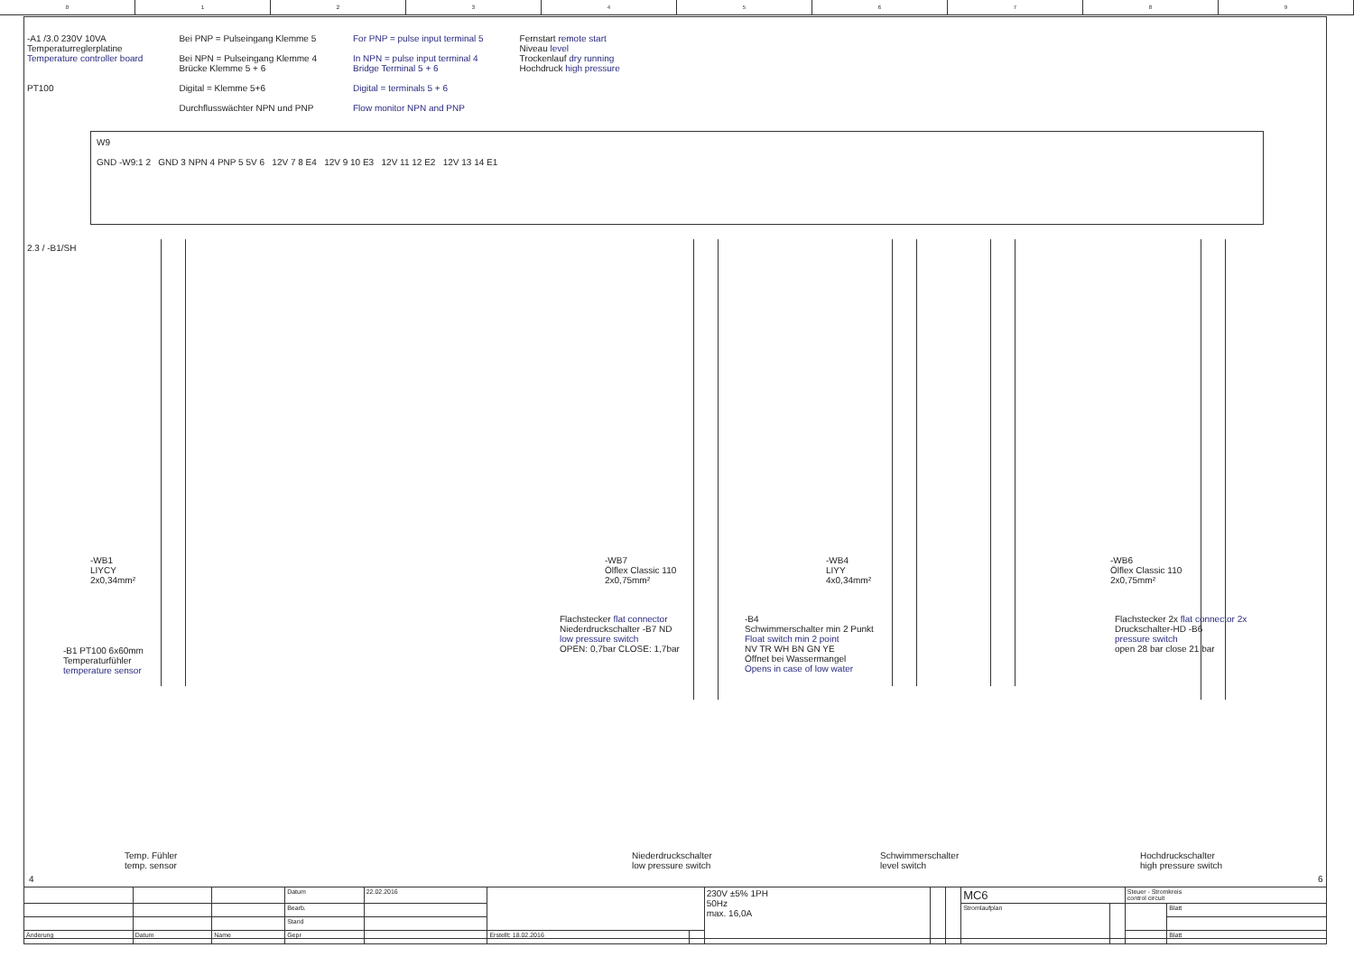0 1 2 3 4 5 6 7 8 9
-A1 /3.0 230V 10VA
Temperaturreglerplatine
Temperature controller board
PT100
Bei PNP = Pulseingang Klemme 5
Bei NPN = Pulseingang Klemme 4
Brücke Klemme 5 + 6
Digital = Klemme 5+6
Durchflusswächter NPN und PNP
For PNP = pulse input terminal 5
In NPN = pulse input terminal 4
Bridge Terminal 5 + 6
Digital = terminals 5 + 6
Flow monitor NPN and PNP
Fernstart remote start
Niveau level
Trockenlauf dry running
Hochdruck high pressure
W9
GND -W9:1 2 GND 3 NPN 4 PNP 5 5V 6 12V 7 8 E4 12V 9 10 E3 12V 11 12 E2 12V 13 14 E1
2.3 / -B1/SH
-WB1
LIYCY
2x0,34mm²
-B1 PT100 6x60mm
Temperaturfühler
temperature sensor
-WB7
Ölflex Classic 110
2x0,75mm²
Flachstecker flat connector
Niederdruckschalter -B7 ND
low pressure switch
OPEN: 0,7bar CLOSE: 1,7bar
-WB4
LIYY
4x0,34mm²
-B4
Schwimmerschalter min 2 Punkt
Float switch min 2 point
NV TR WH BN GN YE
Öffnet bei Wassermangel
Opens in case of low water
-WB6
Ölflex Classic 110
2x0,75mm²
Flachstecker 2x flat connector 2x
Druckschalter-HD -B6
pressure switch
open 28 bar close 21 bar
Temp. Fühler
temp. sensor
Niederdruckschalter
low pressure switch
Schwimmerschalter
level switch
Hochdruckschalter
high pressure switch
4 6
| | | | Datum | 22.02.2016 | | | 230V ±5% 1PH 50Hz max. 16,0A | | | MC6 | | Steuer - Stromkreis control circuit | |
| | | | Bearb. | | | | | | | Stromlaufplan | | | Blatt |
| | | | Stand | | | | | | | | | | |
| Änderung | Datum | Name | Gepr | | Erstellt: 18.02.2016 | | | | | | | | Blatt |